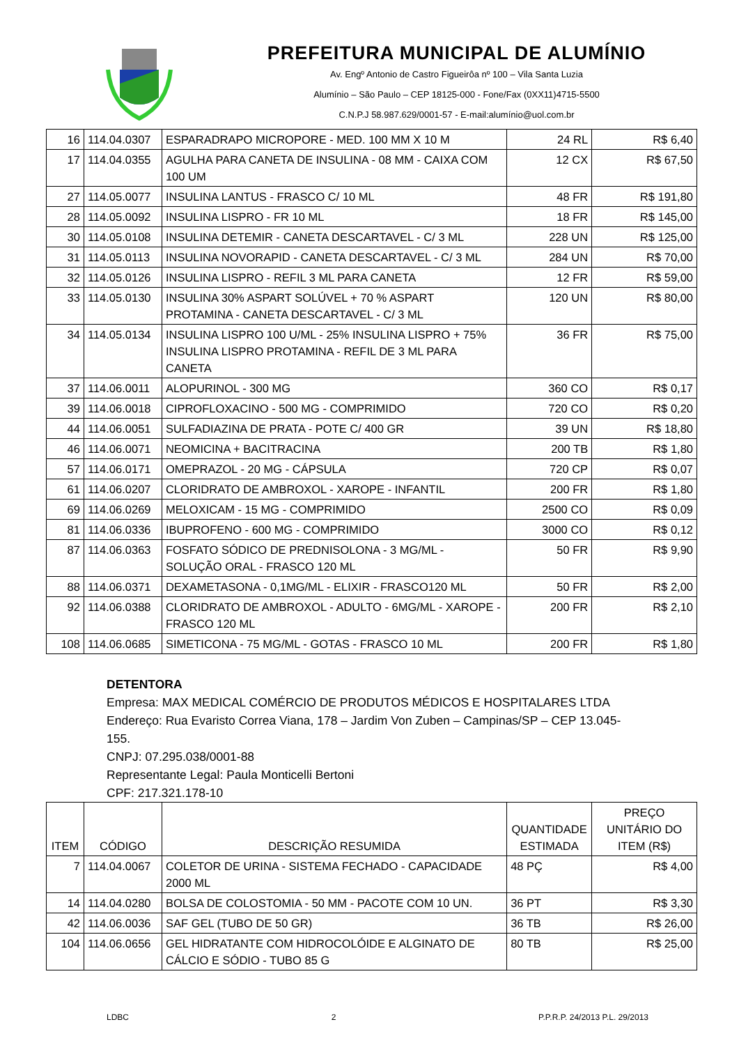PREFEITURA MUNICIPAL DE ALUMÍNIO
Av. Engº Antonio de Castro Figueirôa nº 100 – Vila Santa Luzia
Alumínio – São Paulo – CEP 18125-000 - Fone/Fax (0XX11)4715-5500
C.N.P.J 58.987.629/0001-57 - E-mail:alumínio@uol.com.br
| 16 | 114.04.0307 | ESPARADRAPO MICROPORE - MED. 100 MM X 10 M | 24 RL | R$ 6,40 |
| 17 | 114.04.0355 | AGULHA PARA CANETA DE INSULINA - 08 MM - CAIXA COM 100 UM | 12 CX | R$ 67,50 |
| 27 | 114.05.0077 | INSULINA LANTUS - FRASCO C/ 10 ML | 48 FR | R$ 191,80 |
| 28 | 114.05.0092 | INSULINA LISPRO - FR 10 ML | 18 FR | R$ 145,00 |
| 30 | 114.05.0108 | INSULINA DETEMIR - CANETA DESCARTAVEL - C/ 3 ML | 228 UN | R$ 125,00 |
| 31 | 114.05.0113 | INSULINA NOVORAPID - CANETA DESCARTAVEL - C/ 3 ML | 284 UN | R$ 70,00 |
| 32 | 114.05.0126 | INSULINA LISPRO - REFIL 3 ML PARA CANETA | 12 FR | R$ 59,00 |
| 33 | 114.05.0130 | INSULINA 30% ASPART SOLÚVEL + 70 % ASPART PROTAMINA - CANETA DESCARTAVEL - C/ 3 ML | 120 UN | R$ 80,00 |
| 34 | 114.05.0134 | INSULINA LISPRO 100 U/ML - 25% INSULINA LISPRO + 75% INSULINA LISPRO PROTAMINA - REFIL DE 3 ML PARA CANETA | 36 FR | R$ 75,00 |
| 37 | 114.06.0011 | ALOPURINOL - 300 MG | 360 CO | R$ 0,17 |
| 39 | 114.06.0018 | CIPROFLOXACINO - 500 MG - COMPRIMIDO | 720 CO | R$ 0,20 |
| 44 | 114.06.0051 | SULFADIAZINA DE PRATA - POTE C/ 400 GR | 39 UN | R$ 18,80 |
| 46 | 114.06.0071 | NEOMICINA + BACITRACINA | 200 TB | R$ 1,80 |
| 57 | 114.06.0171 | OMEPRAZOL - 20 MG - CÁPSULA | 720 CP | R$ 0,07 |
| 61 | 114.06.0207 | CLORIDRATO DE AMBROXOL - XAROPE - INFANTIL | 200 FR | R$ 1,80 |
| 69 | 114.06.0269 | MELOXICAM - 15 MG - COMPRIMIDO | 2500 CO | R$ 0,09 |
| 81 | 114.06.0336 | IBUPROFENO - 600 MG - COMPRIMIDO | 3000 CO | R$ 0,12 |
| 87 | 114.06.0363 | FOSFATO SÓDICO DE PREDNISOLONA - 3 MG/ML - SOLUÇÃO ORAL - FRASCO 120 ML | 50 FR | R$ 9,90 |
| 88 | 114.06.0371 | DEXAMETASONA - 0,1MG/ML - ELIXIR - FRASCO120 ML | 50 FR | R$ 2,00 |
| 92 | 114.06.0388 | CLORIDRATO DE AMBROXOL - ADULTO - 6MG/ML - XAROPE - FRASCO 120 ML | 200 FR | R$ 2,10 |
| 108 | 114.06.0685 | SIMETICONA - 75 MG/ML - GOTAS - FRASCO 10 ML | 200 FR | R$ 1,80 |
DETENTORA
Empresa: MAX MEDICAL COMÉRCIO DE PRODUTOS MÉDICOS E HOSPITALARES LTDA
Endereço: Rua Evaristo Correa Viana, 178 – Jardim Von Zuben – Campinas/SP – CEP 13.045-155.
CNPJ: 07.295.038/0001-88
Representante Legal: Paula Monticelli Bertoni
CPF: 217.321.178-10
| ITEM | CÓDIGO | DESCRIÇÃO RESUMIDA | QUANTIDADE ESTIMADA | PREÇO UNITÁRIO DO ITEM (R$) |
| --- | --- | --- | --- | --- |
| 7 | 114.04.0067 | COLETOR DE URINA - SISTEMA FECHADO - CAPACIDADE 2000 ML | 48 PÇ | R$ 4,00 |
| 14 | 114.04.0280 | BOLSA DE COLOSTOMIA - 50 MM - PACOTE COM 10 UN. | 36 PT | R$ 3,30 |
| 42 | 114.06.0036 | SAF GEL (TUBO DE 50 GR) | 36 TB | R$ 26,00 |
| 104 | 114.06.0656 | GEL HIDRATANTE COM HIDROCOLÓIDE E ALGINATO DE CÁLCIO E SÓDIO - TUBO 85 G | 80 TB | R$ 25,00 |
LDBC 2 P.P.R.P. 24/2013 P.L. 29/2013